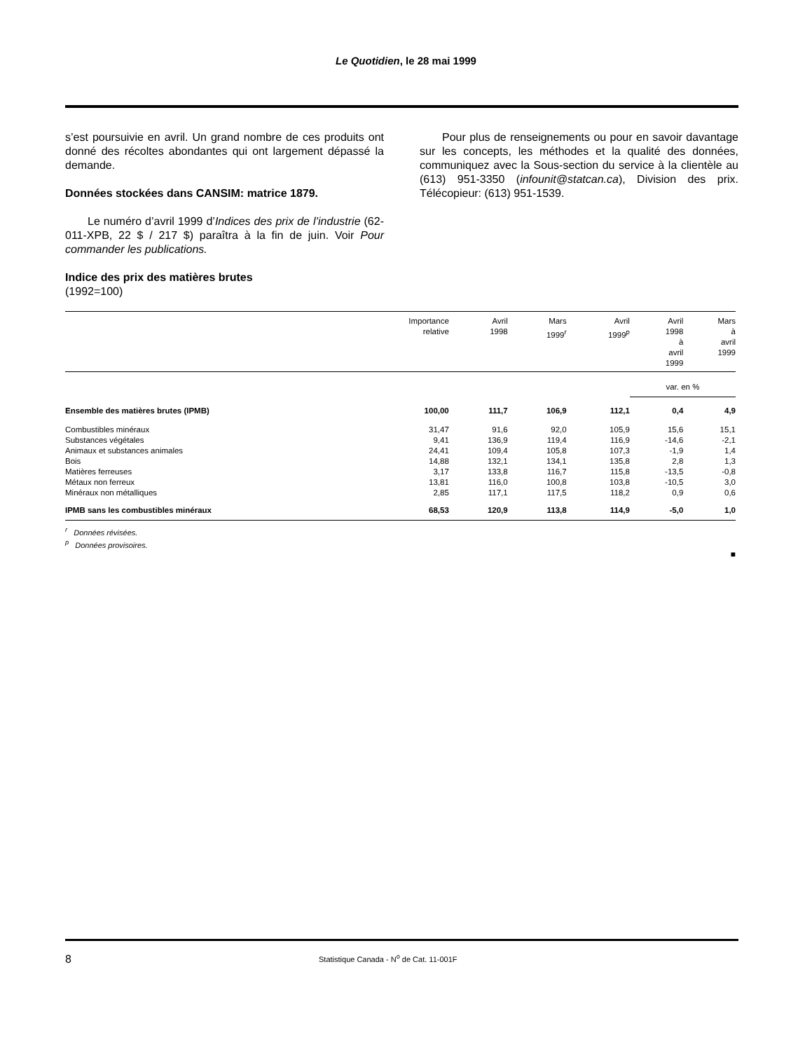Le Quotidien, le 28 mai 1999
s’est poursuivie en avril. Un grand nombre de ces produits ont donné des récoltes abondantes qui ont largement dépassé la demande.
Données stockées dans CANSIM: matrice 1879.
Le numéro d’avril 1999 d’Indices des prix de l’industrie (62-011-XPB, 22 $ / 217 $) paraîtra à la fin de juin. Voir Pour commander les publications.
Indice des prix des matières brutes
(1992=100)
Pour plus de renseignements ou pour en savoir davantage sur les concepts, les méthodes et la qualité des données, communiquez avec la Sous-section du service à la clientèle au (613) 951-3350 (infounit@statcan.ca), Division des prix. Télécopieur: (613) 951-1539.
| | Importance relative | Avril 1998 | Mars 1999<sup>r</sup> | Avril 1999<sup>p</sup> | Avril 1998 à avril 1999 | Mars à avril 1999 |
| --- | --- | --- | --- | --- | --- | --- |
| | | | | | var. en % | |
| Ensemble des matières brutes (IPMB) | 100,00 | 111,7 | 106,9 | 112,1 | 0,4 | 4,9 |
| Combustibles minéraux | 31,47 | 91,6 | 92,0 | 105,9 | 15,6 | 15,1 |
| Substances végétales | 9,41 | 136,9 | 119,4 | 116,9 | -14,6 | -2,1 |
| Animaux et substances animales | 24,41 | 109,4 | 105,8 | 107,3 | -1,9 | 1,4 |
| Bois | 14,88 | 132,1 | 134,1 | 135,8 | 2,8 | 1,3 |
| Matières ferreuses | 3,17 | 133,8 | 116,7 | 115,8 | -13,5 | -0,8 |
| Métaux non ferreux | 13,81 | 116,0 | 100,8 | 103,8 | -10,5 | 3,0 |
| Minéraux non métalliques | 2,85 | 117,1 | 117,5 | 118,2 | 0,9 | 0,6 |
| IPMB sans les combustibles minéraux | 68,53 | 120,9 | 113,8 | 114,9 | -5,0 | 1,0 |
<sup>r</sup> Données révisées.
<sup>p</sup> Données provisoires.
■
8 Statistique Canada - N<sup>o</sup> de Cat. 11-001F